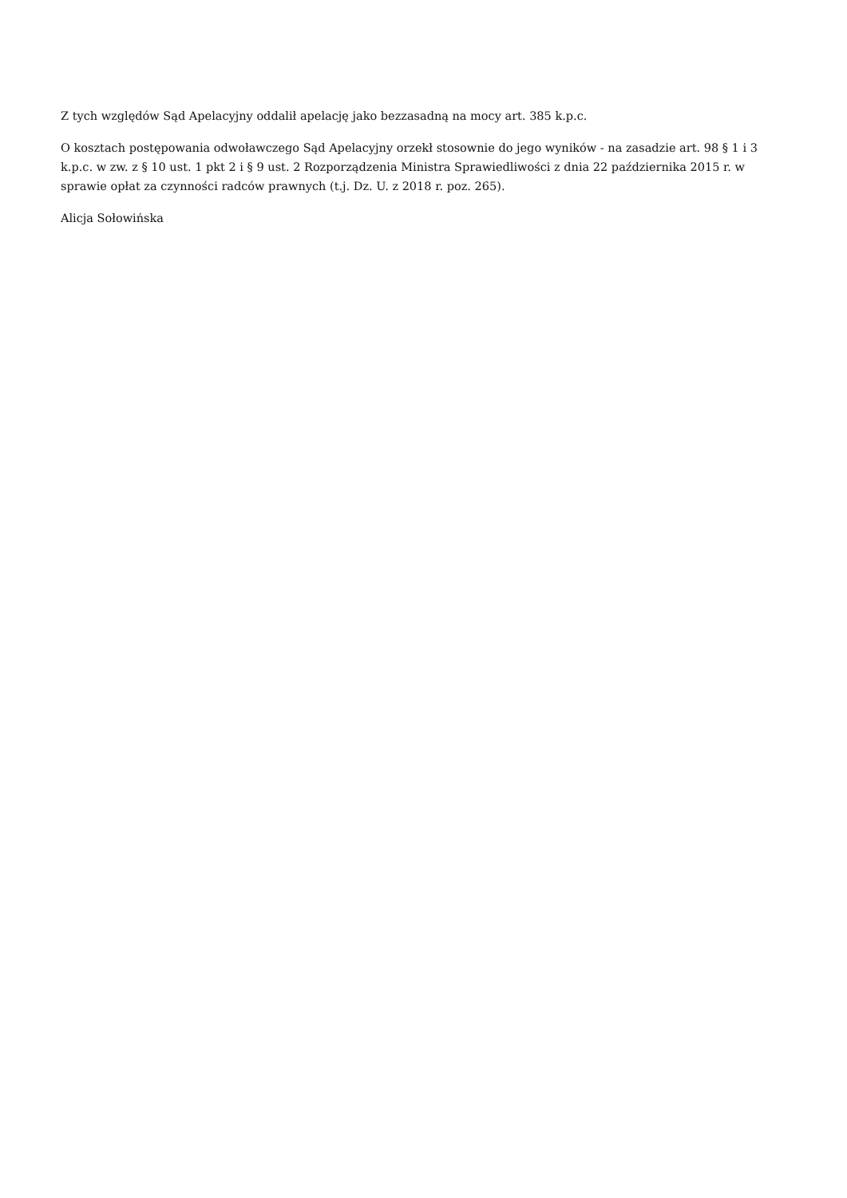Z tych względów Sąd Apelacyjny oddalił apelację jako bezzasadną na mocy art. 385 k.p.c.
O kosztach postępowania odwoławczego Sąd Apelacyjny orzekł stosownie do jego wyników - na zasadzie art. 98 § 1 i 3 k.p.c. w zw. z § 10 ust. 1 pkt 2 i § 9 ust. 2 Rozporządzenia Ministra Sprawiedliwości z dnia 22 października 2015 r. w sprawie opłat za czynności radców prawnych (t.j. Dz. U. z 2018 r. poz. 265).
Alicja Sołowińska